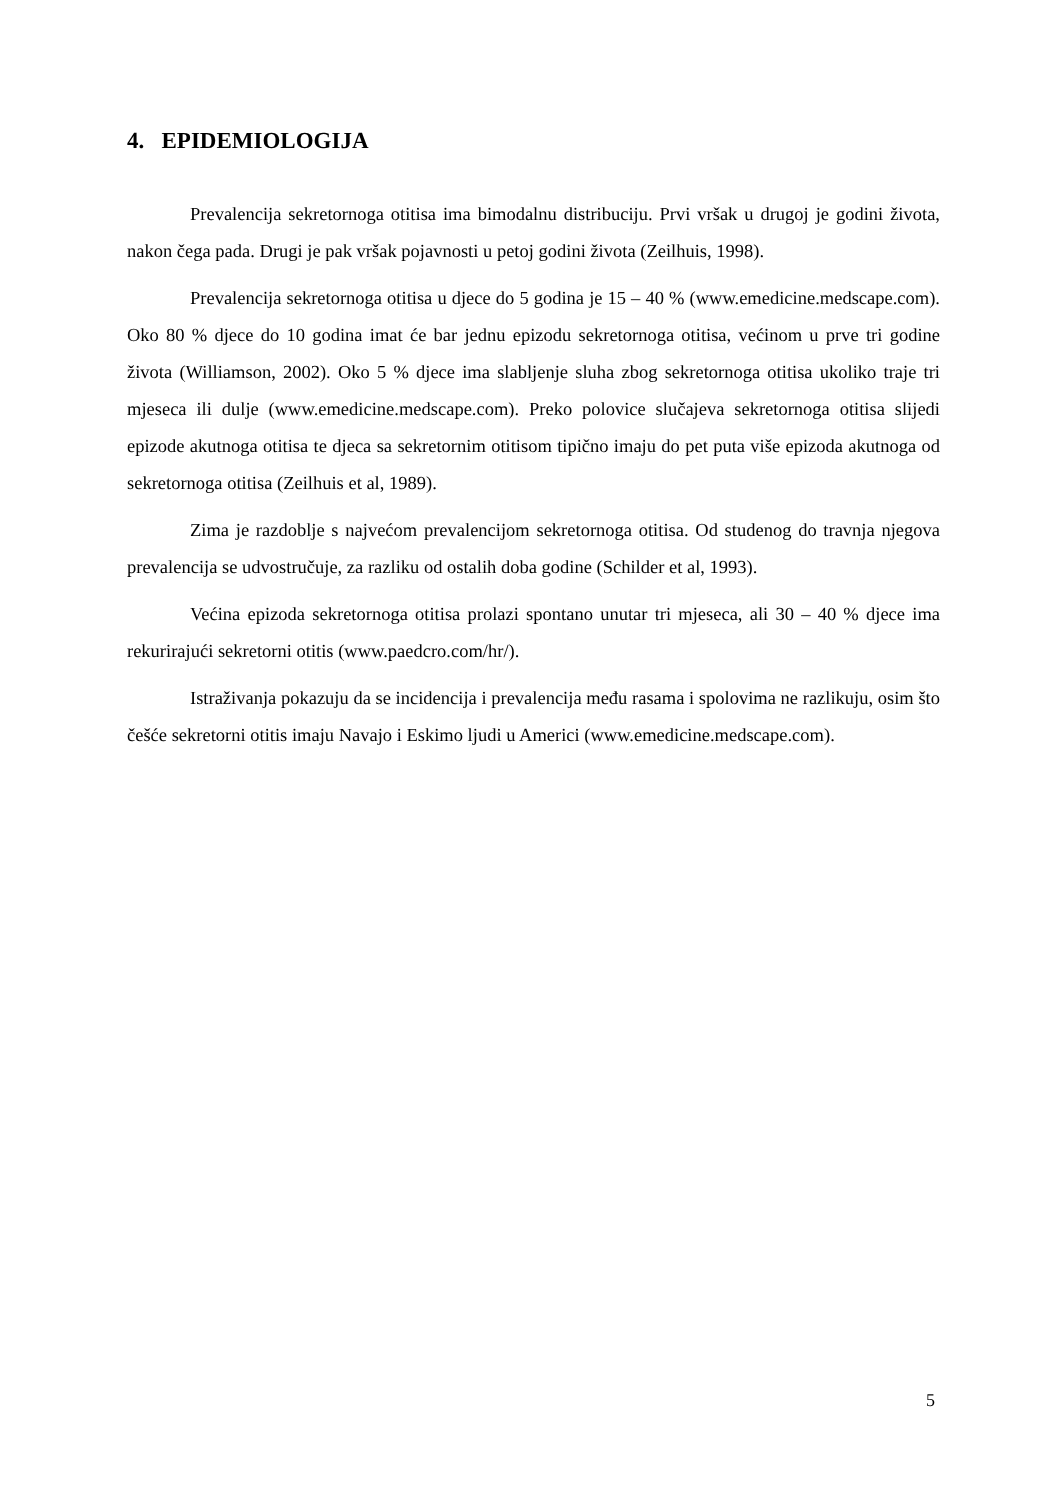4. EPIDEMIOLOGIJA
Prevalencija sekretornoga otitisa ima bimodalnu distribuciju. Prvi vršak u drugoj je godini života, nakon čega pada. Drugi je pak vršak pojavnosti u petoj godini života (Zeilhuis, 1998).
Prevalencija sekretornoga otitisa u djece do 5 godina je 15 – 40 % (www.emedicine.medscape.com). Oko 80 % djece do 10 godina imat će bar jednu epizodu sekretornoga otitisa, većinom u prve tri godine života (Williamson, 2002). Oko 5 % djece ima slabljenje sluha zbog sekretornoga otitisa ukoliko traje tri mjeseca ili dulje (www.emedicine.medscape.com). Preko polovice slučajeva sekretornoga otitisa slijedi epizode akutnoga otitisa te djeca sa sekretornim otitisom tipično imaju do pet puta više epizoda akutnoga od sekretornoga otitisa (Zeilhuis et al, 1989).
Zima je razdoblje s najvećom prevalencijom sekretornoga otitisa. Od studenog do travnja njegova prevalencija se udvostručuje, za razliku od ostalih doba godine (Schilder et al, 1993).
Većina epizoda sekretornoga otitisa prolazi spontano unutar tri mjeseca, ali 30 – 40 % djece ima rekurirajući sekretorni otitis (www.paedcro.com/hr/).
Istraživanja pokazuju da se incidencija i prevalencija među rasama i spolovima ne razlikuju, osim što češće sekretorni otitis imaju Navajo i Eskimo ljudi u Americi (www.emedicine.medscape.com).
5